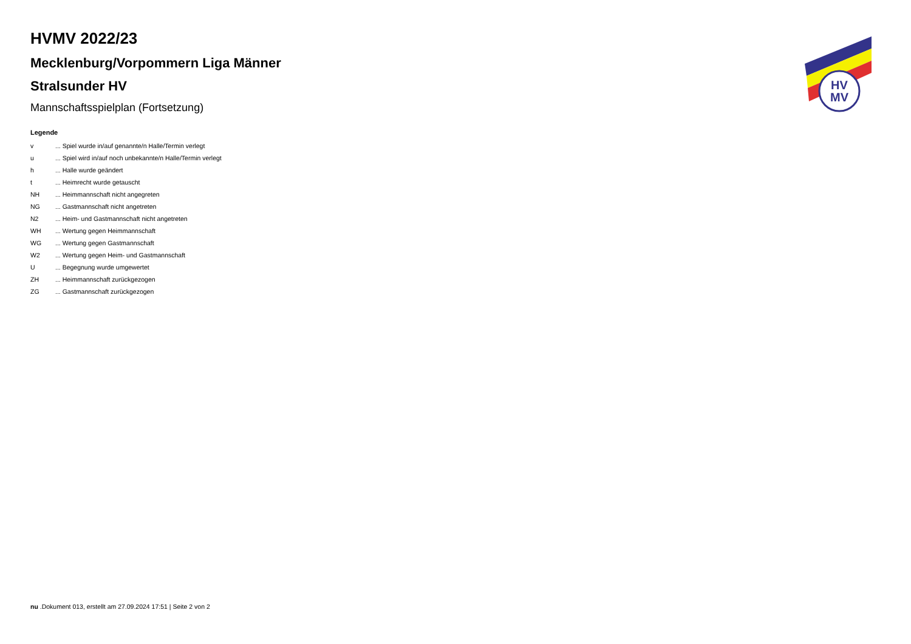HVMV 2022/23
Mecklenburg/Vorpommern Liga Männer
Stralsunder HV
Mannschaftsspielplan (Fortsetzung)
Legende
| v | ... Spiel wurde in/auf genannte/n Halle/Termin verlegt |
| u | ... Spiel wird in/auf noch unbekannte/n Halle/Termin verlegt |
| h | ... Halle wurde geändert |
| t | ... Heimrecht wurde getauscht |
| NH | ... Heimmannschaft nicht angegreten |
| NG | ... Gastmannschaft nicht angetreten |
| N2 | ... Heim- und Gastmannschaft nicht angetreten |
| WH | ... Wertung gegen Heimmannschaft |
| WG | ... Wertung gegen Gastmannschaft |
| W2 | ... Wertung gegen Heim- und Gastmannschaft |
| U | ... Begegnung wurde umgewertet |
| ZH | ... Heimmannschaft zurückgezogen |
| ZG | ... Gastmannschaft zurückgezogen |
HV
MV
nu .Dokument 013, erstellt am 27.09.2024 17:51 | Seite 2 von 2